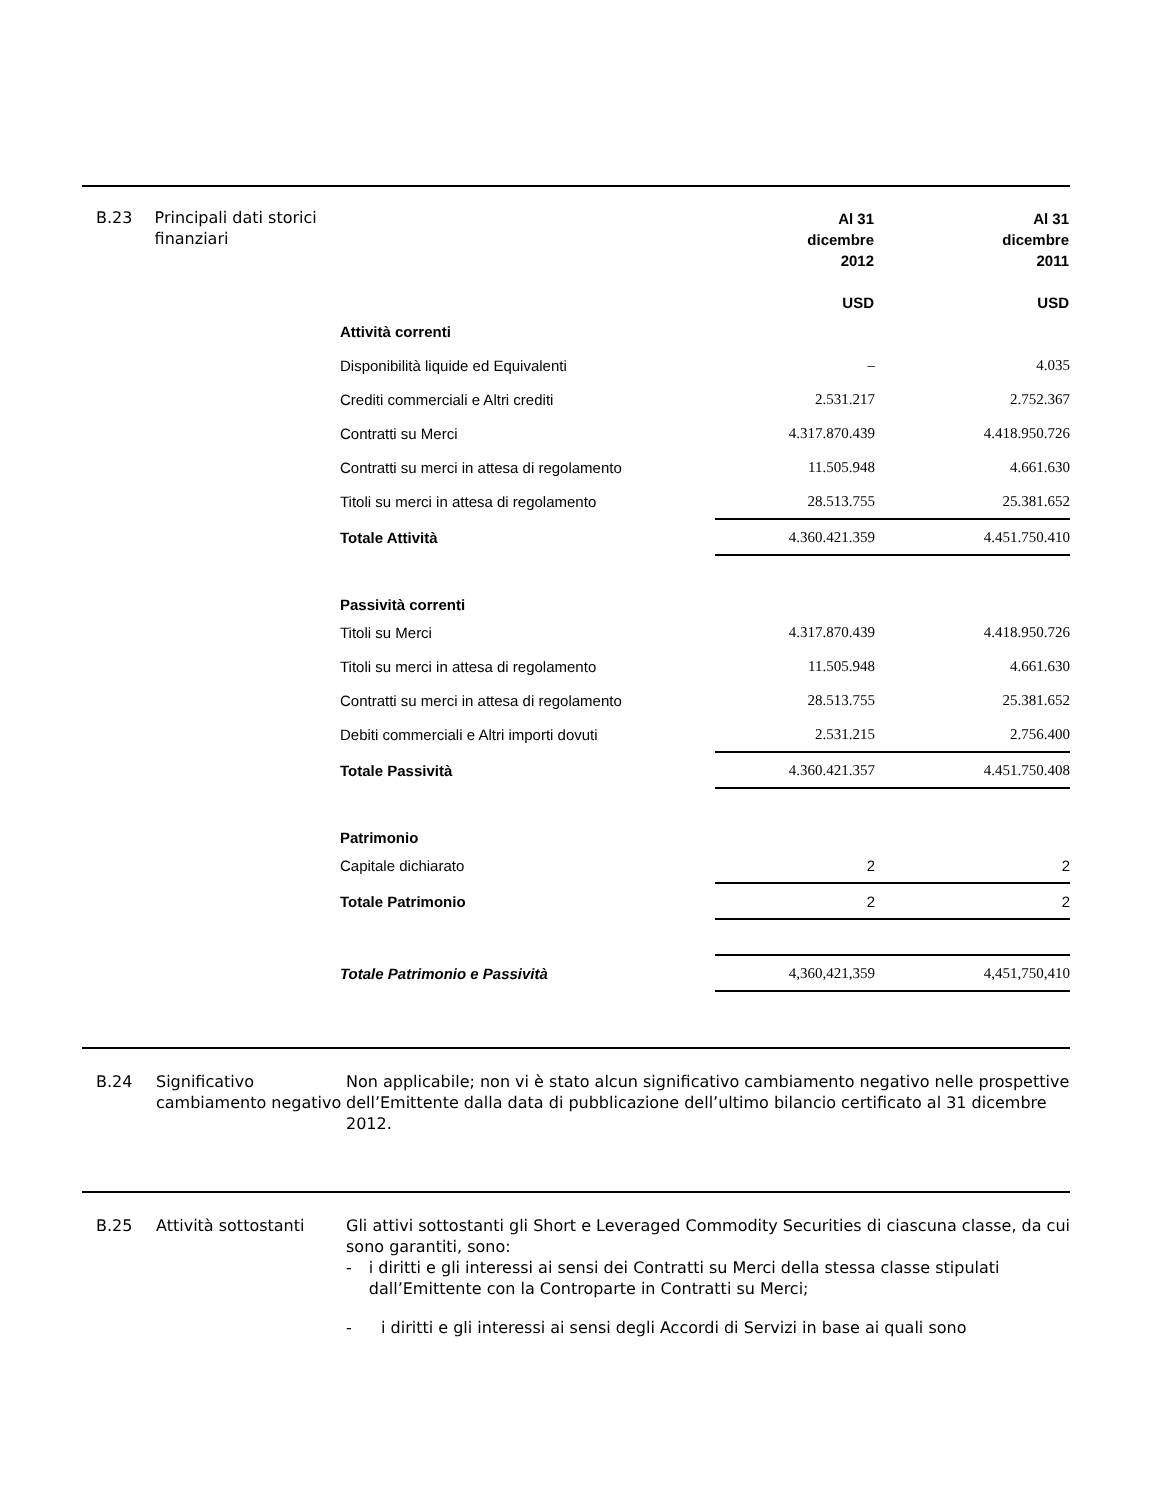B.23 Principali dati storici finanziari
| | Al 31 dicembre 2012 USD | | Al 31 dicembre 2011 USD |
| Attività correnti | | | |
| Disponibilità liquide ed Equivalenti | – | | 4.035 |
| Crediti commerciali e Altri crediti | 2.531.217 | | 2.752.367 |
| Contratti su Merci | 4.317.870.439 | | 4.418.950.726 |
| Contratti su merci in attesa di regolamento | 11.505.948 | | 4.661.630 |
| Titoli su merci in attesa di regolamento | 28.513.755 | | 25.381.652 |
| Totale Attività | 4.360.421.359 | | 4.451.750.410 |
| Passività correnti | | | |
| Titoli su Merci | 4.317.870.439 | | 4.418.950.726 |
| Titoli su merci in attesa di regolamento | 11.505.948 | | 4.661.630 |
| Contratti su merci in attesa di regolamento | 28.513.755 | | 25.381.652 |
| Debiti commerciali e Altri importi dovuti | 2.531.215 | | 2.756.400 |
| Totale Passività | 4.360.421.357 | | 4.451.750.408 |
| Patrimonio | | | |
| Capitale dichiarato | 2 | | 2 |
| Totale Patrimonio | 2 | | 2 |
| Totale Patrimonio e Passività | 4,360,421,359 | | 4,451,750,410 |
B.24 Significativo cambiamento negativo
Non applicabile; non vi è stato alcun significativo cambiamento negativo nelle prospettive dell’Emittente dalla data di pubblicazione dell’ultimo bilancio certificato al 31 dicembre 2012.
B.25 Attività sottostanti
Gli attivi sottostanti gli Short e Leveraged Commodity Securities di ciascuna classe, da cui sono garantiti, sono:
- i diritti e gli interessi ai sensi dei Contratti su Merci della stessa classe stipulati dall’Emittente con la Controparte in Contratti su Merci;
- i diritti e gli interessi ai sensi degli Accordi di Servizi in base ai quali sono